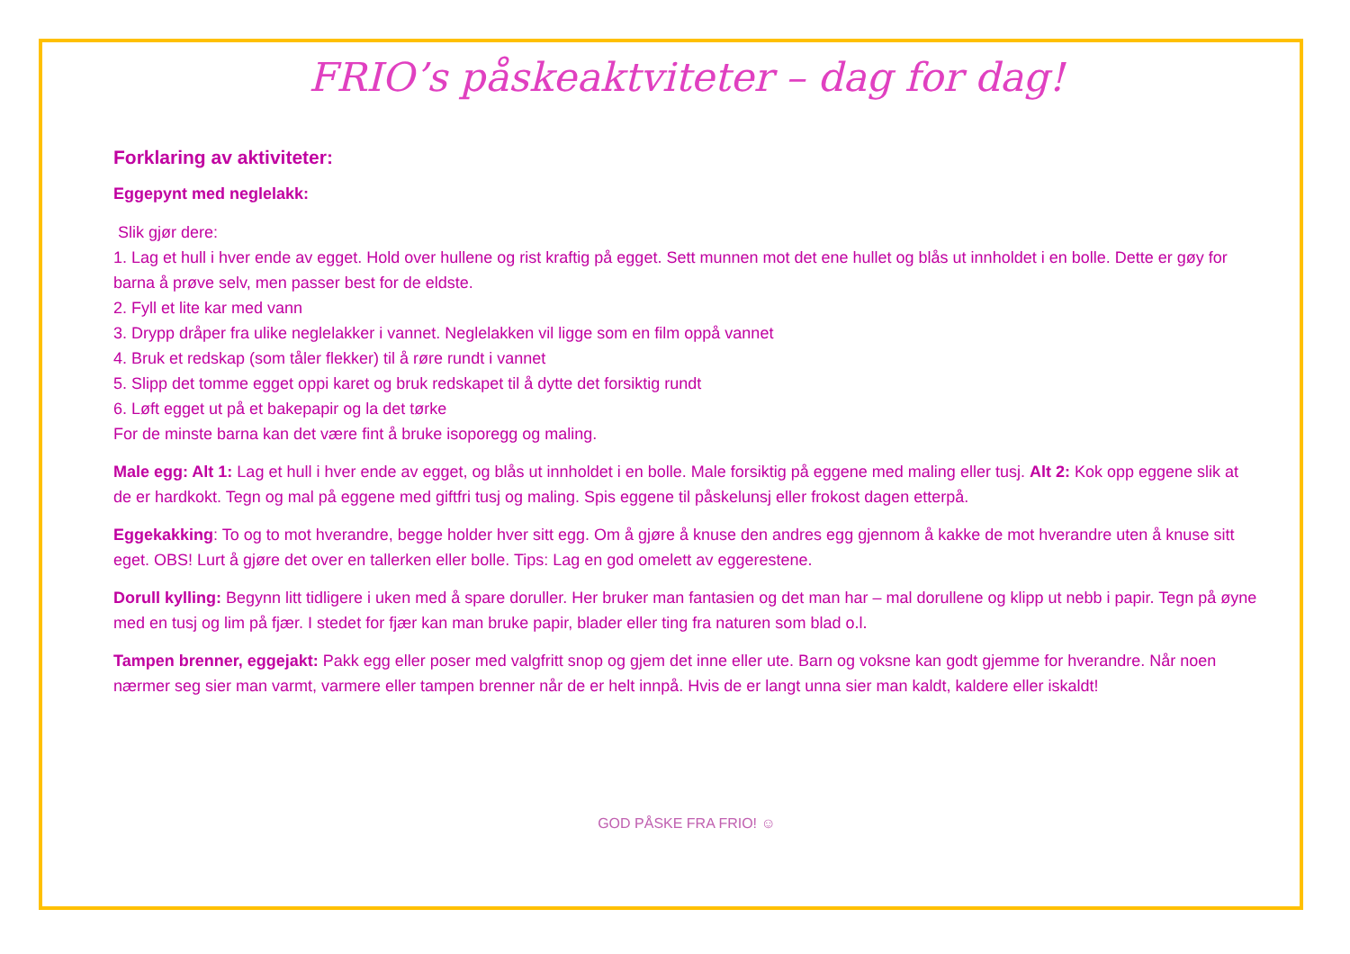FRIO’s påskeaktviteter – dag for dag!
Forklaring av aktiviteter:
Eggepynt med neglelakk:
Slik gjør dere:
1. Lag et hull i hver ende av egget. Hold over hullene og rist kraftig på egget. Sett munnen mot det ene hullet og blås ut innholdet i en bolle. Dette er gøy for barna å prøve selv, men passer best for de eldste.
2. Fyll et lite kar med vann
3. Drypp dråper fra ulike neglelakker i vannet. Neglelakken vil ligge som en film oppå vannet
4. Bruk et redskap (som tåler flekker) til å røre rundt i vannet
5. Slipp det tomme egget oppi karet og bruk redskapet til å dytte det forsiktig rundt
6. Løft egget ut på et bakepapir og la det tørke
For de minste barna kan det være fint å bruke isoporegg og maling.
Male egg: Alt 1: Lag et hull i hver ende av egget, og blås ut innholdet i en bolle. Male forsiktig på eggene med maling eller tusj. Alt 2: Kok opp eggene slik at de er hardkokt. Tegn og mal på eggene med giftfri tusj og maling. Spis eggene til påskelunsj eller frokost dagen etterpå.
Eggekakking: To og to mot hverandre, begge holder hver sitt egg. Om å gjøre å knuse den andres egg gjennom å kakke de mot hverandre uten å knuse sitt eget. OBS! Lurt å gjøre det over en tallerken eller bolle. Tips: Lag en god omelett av eggerestene.
Dorull kylling: Begynn litt tidligere i uken med å spare doruller. Her bruker man fantasien og det man har – mal dorullene og klipp ut nebb i papir. Tegn på øyne med en tusj og lim på fjær. I stedet for fjær kan man bruke papir, blader eller ting fra naturen som blad o.l.
Tampen brenner, eggejakt: Pakk egg eller poser med valgfritt snop og gjem det inne eller ute. Barn og voksne kan godt gjemme for hverandre. Når noen nærmer seg sier man varmt, varmere eller tampen brenner når de er helt innpå. Hvis de er langt unna sier man kaldt, kaldere eller iskaldt!
GOD PÅSKE FRA FRIO! ☺